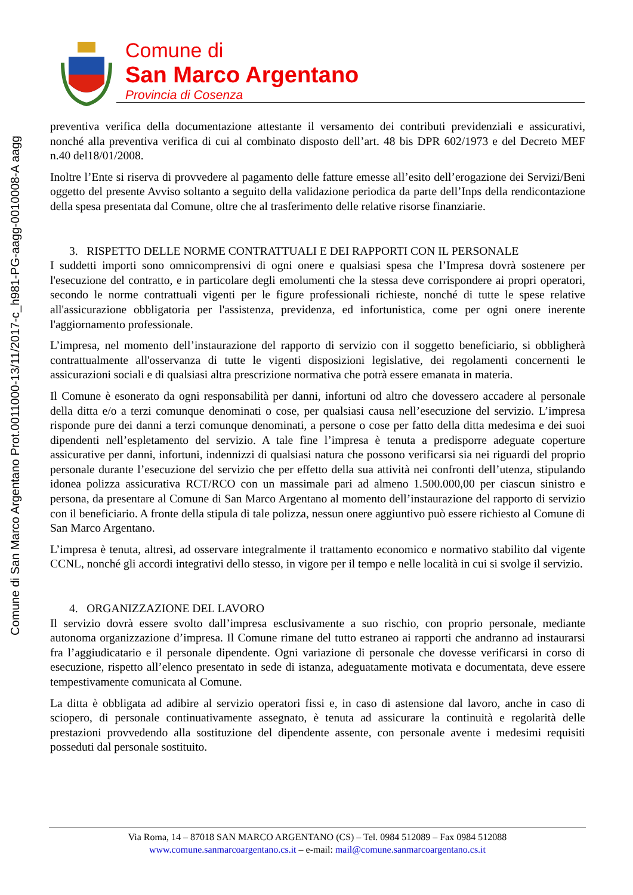Comune di San Marco Argentano Prot.0011000-13/11/2017-c_h981-PG-aagg-0010008-A aagg
Comune di
San Marco Argentano
Provincia di Cosenza
preventiva verifica della documentazione attestante il versamento dei contributi previdenziali e assicurativi, nonché alla preventiva verifica di cui al combinato disposto dell’art. 48 bis DPR 602/1973 e del Decreto MEF n.40 del18/01/2008.
Inoltre l’Ente si riserva di provvedere al pagamento delle fatture emesse all’esito dell’erogazione dei Servizi/Beni oggetto del presente Avviso soltanto a seguito della validazione periodica da parte dell’Inps della rendicontazione della spesa presentata dal Comune, oltre che al trasferimento delle relative risorse finanziarie.
3. RISPETTO DELLE NORME CONTRATTUALI E DEI RAPPORTI CON IL PERSONALE
I suddetti importi sono omnicomprensivi di ogni onere e qualsiasi spesa che l’Impresa dovrà sostenere per l'esecuzione del contratto, e in particolare degli emolumenti che la stessa deve corrispondere ai propri operatori, secondo le norme contrattuali vigenti per le figure professionali richieste, nonché di tutte le spese relative all'assicurazione obbligatoria per l'assistenza, previdenza, ed infortunistica, come per ogni onere inerente l'aggiornamento professionale.
L’impresa, nel momento dell’instaurazione del rapporto di servizio con il soggetto beneficiario, si obbligherà contrattualmente all'osservanza di tutte le vigenti disposizioni legislative, dei regolamenti concernenti le assicurazioni sociali e di qualsiasi altra prescrizione normativa che potrà essere emanata in materia.
Il Comune è esonerato da ogni responsabilità per danni, infortuni od altro che dovessero accadere al personale della ditta e/o a terzi comunque denominati o cose, per qualsiasi causa nell’esecuzione del servizio. L’impresa risponde pure dei danni a terzi comunque denominati, a persone o cose per fatto della ditta medesima e dei suoi dipendenti nell’espletamento del servizio. A tale fine l’impresa è tenuta a predisporre adeguate coperture assicurative per danni, infortuni, indennizzi di qualsiasi natura che possono verificarsi sia nei riguardi del proprio personale durante l’esecuzione del servizio che per effetto della sua attività nei confronti dell’utenza, stipulando idonea polizza assicurativa RCT/RCO con un massimale pari ad almeno 1.500.000,00 per ciascun sinistro e persona, da presentare al Comune di San Marco Argentano al momento dell’instaurazione del rapporto di servizio con il beneficiario. A fronte della stipula di tale polizza, nessun onere aggiuntivo può essere richiesto al Comune di San Marco Argentano.
L’impresa è tenuta, altresì, ad osservare integralmente il trattamento economico e normativo stabilito dal vigente CCNL, nonché gli accordi integrativi dello stesso, in vigore per il tempo e nelle località in cui si svolge il servizio.
4. ORGANIZZAZIONE DEL LAVORO
Il servizio dovrà essere svolto dall’impresa esclusivamente a suo rischio, con proprio personale, mediante autonoma organizzazione d’impresa. Il Comune rimane del tutto estraneo ai rapporti che andranno ad instaurarsi fra l’aggiudicatario e il personale dipendente. Ogni variazione di personale che dovesse verificarsi in corso di esecuzione, rispetto all’elenco presentato in sede di istanza, adeguatamente motivata e documentata, deve essere tempestivamente comunicata al Comune.
La ditta è obbligata ad adibire al servizio operatori fissi e, in caso di astensione dal lavoro, anche in caso di sciopero, di personale continuativamente assegnato, è tenuta ad assicurare la continuità e regolarità delle prestazioni provvedendo alla sostituzione del dipendente assente, con personale avente i medesimi requisiti posseduti dal personale sostituito.
Via Roma, 14 – 87018 SAN MARCO ARGENTANO (CS) – Tel. 0984 512089 – Fax 0984 512088
www.comune.sanmarcoargentano.cs.it – e-mail: mail@comune.sanmarcoargentano.cs.it